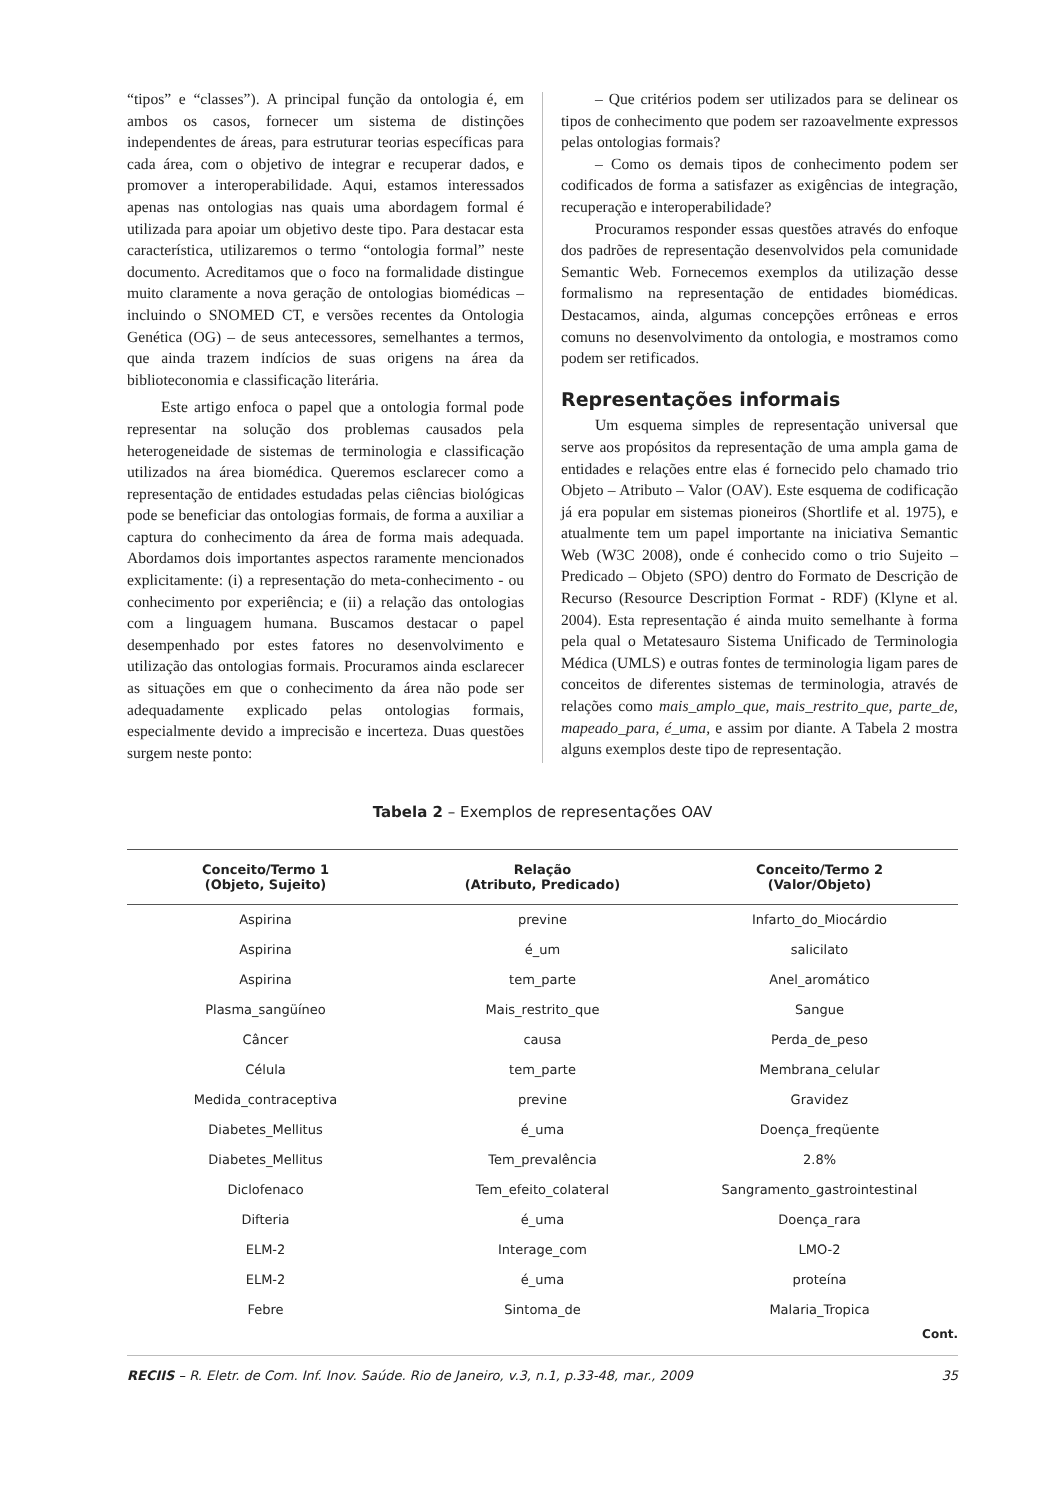“tipos” e “classes”). A principal função da ontologia é, em ambos os casos, fornecer um sistema de distinções independentes de áreas, para estruturar teorias específicas para cada área, com o objetivo de integrar e recuperar dados, e promover a interoperabilidade. Aqui, estamos interessados apenas nas ontologias nas quais uma abordagem formal é utilizada para apoiar um objetivo deste tipo. Para destacar esta característica, utilizaremos o termo “ontologia formal” neste documento. Acreditamos que o foco na formalidade distingue muito claramente a nova geração de ontologias biomédicas – incluindo o SNOMED CT, e versões recentes da Ontologia Genética (OG) – de seus antecessores, semelhantes a termos, que ainda trazem indícios de suas origens na área da biblioteconomia e classificação literária.
Este artigo enfoca o papel que a ontologia formal pode representar na solução dos problemas causados pela heterogeneidade de sistemas de terminologia e classificação utilizados na área biomédica. Queremos esclarecer como a representação de entidades estudadas pelas ciências biológicas pode se beneficiar das ontologias formais, de forma a auxiliar a captura do conhecimento da área de forma mais adequada. Abordamos dois importantes aspectos raramente mencionados explicitamente: (i) a representação do meta-conhecimento - ou conhecimento por experiência; e (ii) a relação das ontologias com a linguagem humana. Buscamos destacar o papel desempenhado por estes fatores no desenvolvimento e utilização das ontologias formais. Procuramos ainda esclarecer as situações em que o conhecimento da área não pode ser adequadamente explicado pelas ontologias formais, especialmente devido a imprecisão e incerteza. Duas questões surgem neste ponto:
– Que critérios podem ser utilizados para se delinear os tipos de conhecimento que podem ser razoavelmente expressos pelas ontologias formais?
– Como os demais tipos de conhecimento podem ser codificados de forma a satisfazer as exigências de integração, recuperação e interoperabilidade?
Procuramos responder essas questões através do enfoque dos padrões de representação desenvolvidos pela comunidade Semantic Web. Fornecemos exemplos da utilização desse formalismo na representação de entidades biomédicas. Destacamos, ainda, algumas concepções errôneas e erros comuns no desenvolvimento da ontologia, e mostramos como podem ser retificados.
Representações informais
Um esquema simples de representação universal que serve aos propósitos da representação de uma ampla gama de entidades e relações entre elas é fornecido pelo chamado trio Objeto – Atributo – Valor (OAV). Este esquema de codificação já era popular em sistemas pioneiros (Shortlife et al. 1975), e atualmente tem um papel importante na iniciativa Semantic Web (W3C 2008), onde é conhecido como o trio Sujeito – Predicado – Objeto (SPO) dentro do Formato de Descrição de Recurso (Resource Description Format - RDF) (Klyne et al. 2004). Esta representação é ainda muito semelhante à forma pela qual o Metatesauro Sistema Unificado de Terminologia Médica (UMLS) e outras fontes de terminologia ligam pares de conceitos de diferentes sistemas de terminologia, através de relações como mais_amplo_que, mais_restrito_que, parte_de, mapeado_para, é_uma, e assim por diante. A Tabela 2 mostra alguns exemplos deste tipo de representação.
Tabela 2 – Exemplos de representações OAV
| Conceito/Termo 1 (Objeto, Sujeito) | Relação (Atributo, Predicado) | Conceito/Termo 2 (Valor/Objeto) |
| --- | --- | --- |
| Aspirina | previne | Infarto_do_Miocárdio |
| Aspirina | é_um | salicilato |
| Aspirina | tem_parte | Anel_aromático |
| Plasma_sangüíneo | Mais_restrito_que | Sangue |
| Câncer | causa | Perda_de_peso |
| Célula | tem_parte | Membrana_celular |
| Medida_contraceptiva | previne | Gravidez |
| Diabetes_Mellitus | é_uma | Doença_freqüente |
| Diabetes_Mellitus | Tem_prevalência | 2.8% |
| Diclofenaco | Tem_efeito_colateral | Sangramento_gastrointestinal |
| Difteria | é_uma | Doença_rara |
| ELM-2 | Interage_com | LMO-2 |
| ELM-2 | é_uma | proteína |
| Febre | Sintoma_de | Malaria_Tropica |
Cont.
RECIIS – R. Eletr. de Com. Inf. Inov. Saúde. Rio de Janeiro, v.3, n.1, p.33-48, mar., 2009 35